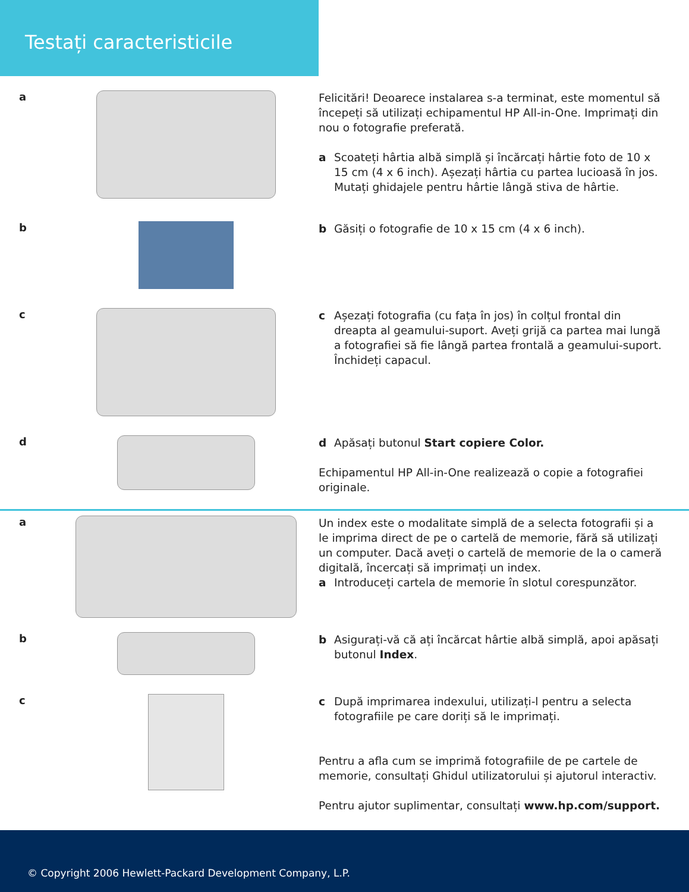Testați caracteristicile
a
Felicitări! Deoarece instalarea s-a terminat, este momentul să începeți să utilizați echipamentul HP All-in-One. Imprimați din nou o fotografie preferată.
a Scoateți hârtia albă simplă și încărcați hârtie foto de 10 x 15 cm (4 x 6 inch). Așezați hârtia cu partea lucioasă în jos. Mutați ghidajele pentru hârtie lângă stiva de hârtie.
b
b Găsiți o fotografie de 10 x 15 cm (4 x 6 inch).
c
c Așezați fotografia (cu fața în jos) în colțul frontal din dreapta al geamului-suport. Aveți grijă ca partea mai lungă a fotografiei să fie lângă partea frontală a geamului-suport. Închideți capacul.
d
d Apăsați butonul Start copiere Color.
Echipamentul HP All-in-One realizează o copie a fotografiei originale.
a
Un index este o modalitate simplă de a selecta fotografii și a le imprima direct de pe o cartelă de memorie, fără să utilizați un computer. Dacă aveți o cartelă de memorie de la o cameră digitală, încercați să imprimați un index.
a Introduceți cartela de memorie în slotul corespunzător.
b
b Asigurați-vă că ați încărcat hârtie albă simplă, apoi apăsați butonul Index.
c
c După imprimarea indexului, utilizați-l pentru a selecta fotografiile pe care doriți să le imprimați.
Pentru a afla cum se imprimă fotografiile de pe cartele de memorie, consultați Ghidul utilizatorului și ajutorul interactiv.
Pentru ajutor suplimentar, consultați www.hp.com/support.
© Copyright 2006 Hewlett-Packard Development Company, L.P.